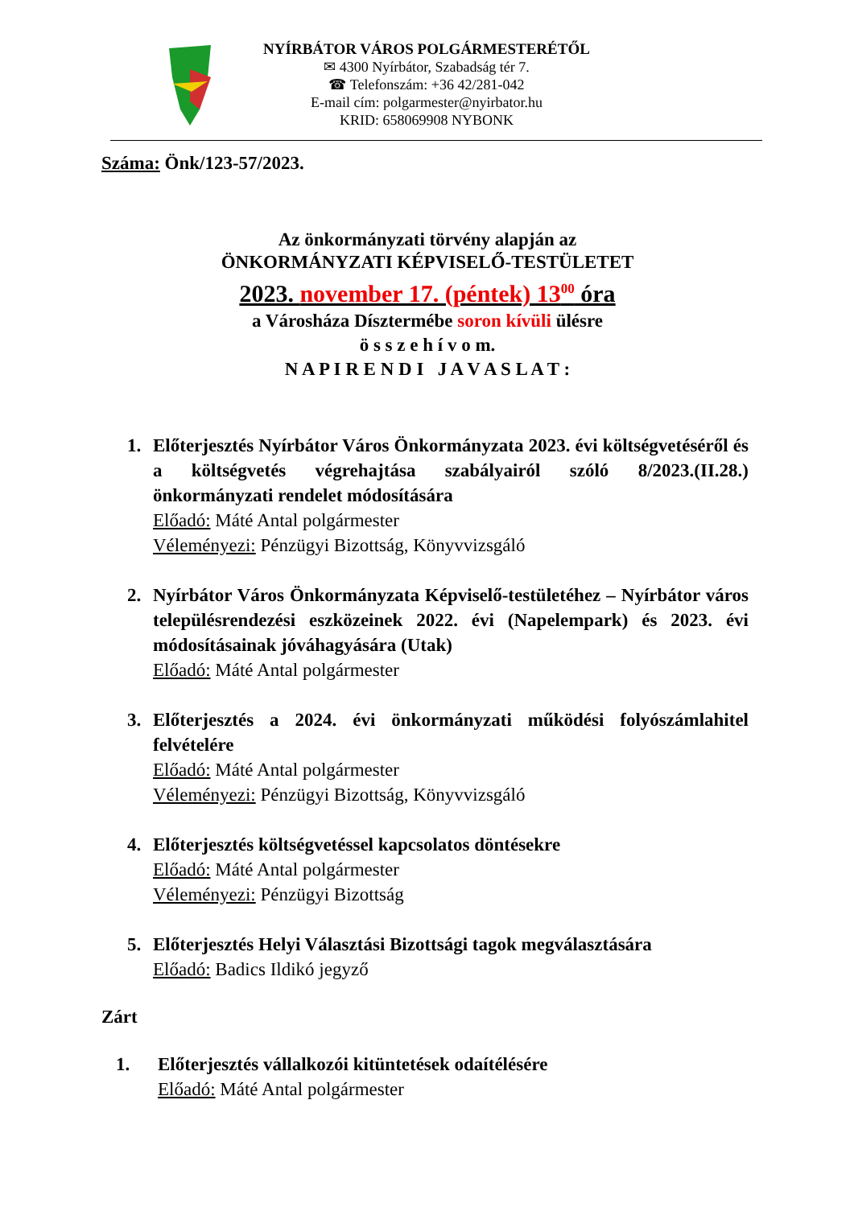NYÍRBÁTOR VÁROS POLGÁRMESTERÉTŐL
✉ 4300 Nyírbátor, Szabadság tér 7.
☎ Telefonszám: +36 42/281-042
E-mail cím: polgarmester@nyirbator.hu
KRID: 658069908 NYBONK
Száma: Önk/123-57/2023.
Az önkormányzati törvény alapján az
ÖNKORMÁNYZATI KÉPVISELŐ-TESTÜLETET
2023. november 17. (péntek) 13<sup>00</sup> óra
a Városháza Dísztermébe soron kívüli ülésre
ö s s z e h í v o m.
N A P I R E N D I J A V A S L A T :
1. Előterjesztés Nyírbátor Város Önkormányzata 2023. évi költségvetéséről és a költségvetés végrehajtása szabályairól szóló 8/2023.(II.28.) önkormányzati rendelet módosítására
Előadó: Máté Antal polgármester
Véleményezi: Pénzügyi Bizottság, Könyvvizsgáló
2. Nyírbátor Város Önkormányzata Képviselő-testületéhez – Nyírbátor város településrendezési eszközeinek 2022. évi (Napelempark) és 2023. évi módosításainak jóváhagyására (Utak)
Előadó: Máté Antal polgármester
3. Előterjesztés a 2024. évi önkormányzati működési folyószámlahitel felvételére
Előadó: Máté Antal polgármester
Véleményezi: Pénzügyi Bizottság, Könyvvizsgáló
4. Előterjesztés költségvetéssel kapcsolatos döntésekre
Előadó: Máté Antal polgármester
Véleményezi: Pénzügyi Bizottság
5. Előterjesztés Helyi Választási Bizottsági tagok megválasztására
Előadó: Badics Ildikó jegyző
Zárt
1. Előterjesztés vállalkozói kitüntetések odaítélésére
Előadó: Máté Antal polgármester